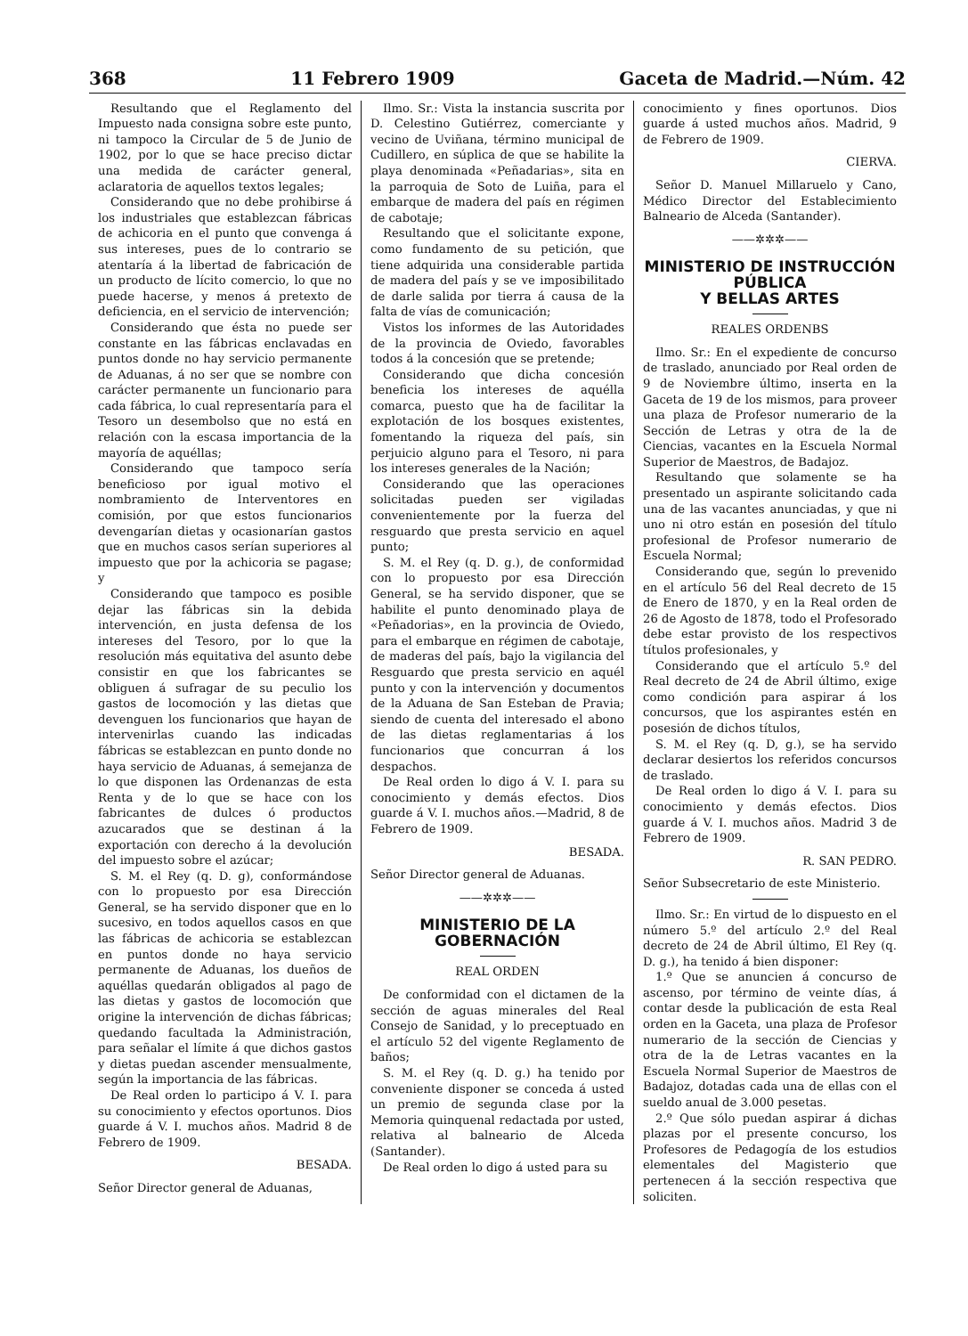368 11 Febrero 1909 Gaceta de Madrid.—Núm. 42
Resultando que el Reglamento del Impuesto nada consigna sobre este punto, ni tampoco la Circular de 5 de Junio de 1902, por lo que se hace preciso dictar una medida de carácter general, aclaratoria de aquellos textos legales;
Considerando que no debe prohibirse á los industriales que establezcan fábricas de achicoria en el punto que convenga á sus intereses, pues de lo contrario se atentaría á la libertad de fabricación de un producto de lícito comercio, lo que no puede hacerse, y menos á pretexto de deficiencia, en el servicio de intervención;
Considerando que ésta no puede ser constante en las fábricas enclavadas en puntos donde no hay servicio permanente de Aduanas, á no ser que se nombre con carácter permanente un funcionario para cada fábrica, lo cual representaría para el Tesoro un desembolso que no está en relación con la escasa importancia de la mayoría de aquéllas;
Considerando que tampoco sería beneficioso por igual motivo el nombramiento de Interventores en comisión, por que estos funcionarios devengarían dietas y ocasionarían gastos que en muchos casos serían superiores al impuesto que por la achicoria se pagase; y
Considerando que tampoco es posible dejar las fábricas sin la debida intervención, en justa defensa de los intereses del Tesoro, por lo que la resolución más equitativa del asunto debe consistir en que los fabricantes se obliguen á sufragar de su peculio los gastos de locomoción y las dietas que devenguen los funcionarios que hayan de intervenirlas cuando las indicadas fábricas se establezcan en punto donde no haya servicio de Aduanas, á semejanza de lo que disponen las Ordenanzas de esta Renta y de lo que se hace con los fabricantes de dulces ó productos azucarados que se destinan á la exportación con derecho á la devolución del impuesto sobre el azúcar;
S. M. el Rey (q. D. g), conformándose con lo propuesto por esa Dirección General, se ha servido disponer que en lo sucesivo, en todos aquellos casos en que las fábricas de achicoria se establezcan en puntos donde no haya servicio permanente de Aduanas, los dueños de aquéllas quedarán obligados al pago de las dietas y gastos de locomoción que origine la intervención de dichas fábricas; quedando facultada la Administración, para señalar el límite á que dichos gastos y dietas puedan ascender mensualmente, según la importancia de las fábricas.
De Real orden lo participo á V. I. para su conocimiento y efectos oportunos. Dios guarde á V. I. muchos años. Madrid 8 de Febrero de 1909.
BESADA.
Señor Director general de Aduanas,
Ilmo. Sr.: Vista la instancia suscrita por D. Celestino Gutiérrez, comerciante y vecino de Uviñana, término municipal de Cudillero, en súplica de que se habilite la playa denominada «Peñadarias», sita en la parroquia de Soto de Luiña, para el embarque de madera del país en régimen de cabotaje;
Resultando que el solicitante expone, como fundamento de su petición, que tiene adquirida una considerable partida de madera del país y se ve imposibilitado de darle salida por tierra á causa de la falta de vías de comunicación;
Vistos los informes de las Autoridades de la provincia de Oviedo, favorables todos á la concesión que se pretende;
Considerando que dicha concesión beneficia los intereses de aquélla comarca, puesto que ha de facilitar la explotación de los bosques existentes, fomentando la riqueza del país, sin perjuicio alguno para el Tesoro, ni para los intereses generales de la Nación;
Considerando que las operaciones solicitadas pueden ser vigiladas convenientemente por la fuerza del resguardo que presta servicio en aquel punto;
S. M. el Rey (q. D. g.), de conformidad con lo propuesto por esa Dirección General, se ha servido disponer, que se habilite el punto denominado playa de «Peñadorias», en la provincia de Oviedo, para el embarque en régimen de cabotaje, de maderas del país, bajo la vigilancia del Resguardo que presta servicio en aquél punto y con la intervención y documentos de la Aduana de San Esteban de Pravia; siendo de cuenta del interesado el abono de las dietas reglamentarias á los funcionarios que concurran á los despachos.
De Real orden lo digo á V. I. para su conocimiento y demás efectos. Dios guarde á V. I. muchos años.—Madrid, 8 de Febrero de 1909.
BESADA.
Señor Director general de Aduanas.
——✲✲✲——
MINISTERIO DE LA GOBERNACIÓN
REAL ORDEN
De conformidad con el dictamen de la sección de aguas minerales del Real Consejo de Sanidad, y lo preceptuado en el artículo 52 del vigente Reglamento de baños;
S. M. el Rey (q. D. g.) ha tenido por conveniente disponer se conceda á usted un premio de segunda clase por la Memoria quinquenal redactada por usted, relativa al balneario de Alceda (Santander).
De Real orden lo digo á usted para su
conocimiento y fines oportunos. Dios guarde á usted muchos años. Madrid, 9 de Febrero de 1909.
CIERVA.
Señor D. Manuel Millaruelo y Cano, Médico Director del Establecimiento Balneario de Alceda (Santander).
——✲✲✲——
MINISTERIO DE INSTRUCCIÓN PÚBLICA
Y BELLAS ARTES
REALES ORDENBS
Ilmo. Sr.: En el expediente de concurso de traslado, anunciado por Real orden de 9 de Noviembre último, inserta en la Gaceta de 19 de los mismos, para proveer una plaza de Profesor numerario de la Sección de Letras y otra de la de Ciencias, vacantes en la Escuela Normal Superior de Maestros, de Badajoz.
Resultando que solamente se ha presentado un aspirante solicitando cada una de las vacantes anunciadas, y que ni uno ni otro están en posesión del título profesional de Profesor numerario de Escuela Normal;
Considerando que, según lo prevenido en el artículo 56 del Real decreto de 15 de Enero de 1870, y en la Real orden de 26 de Agosto de 1878, todo el Profesorado debe estar provisto de los respectivos títulos profesionales, y
Considerando que el artículo 5.º del Real decreto de 24 de Abril último, exige como condición para aspirar á los concursos, que los aspirantes estén en posesión de dichos títulos,
S. M. el Rey (q. D, g.), se ha servido declarar desiertos los referidos concursos de traslado.
De Real orden lo digo á V. I. para su conocimiento y demás efectos. Dios guarde á V. I. muchos años. Madrid 3 de Febrero de 1909.
R. SAN PEDRO.
Señor Subsecretario de este Ministerio.
Ilmo. Sr.: En virtud de lo dispuesto en el número 5.º del artículo 2.º del Real decreto de 24 de Abril último, El Rey (q. D. g.), ha tenido á bien disponer:
1.º Que se anuncien á concurso de ascenso, por término de veinte días, á contar desde la publicación de esta Real orden en la Gaceta, una plaza de Profesor numerario de la sección de Ciencias y otra de la de Letras vacantes en la Escuela Normal Superior de Maestros de Badajoz, dotadas cada una de ellas con el sueldo anual de 3.000 pesetas.
2.º Que sólo puedan aspirar á dichas plazas por el presente concurso, los Profesores de Pedagogía de los estudios elementales del Magisterio que pertenecen á la sección respectiva que soliciten.